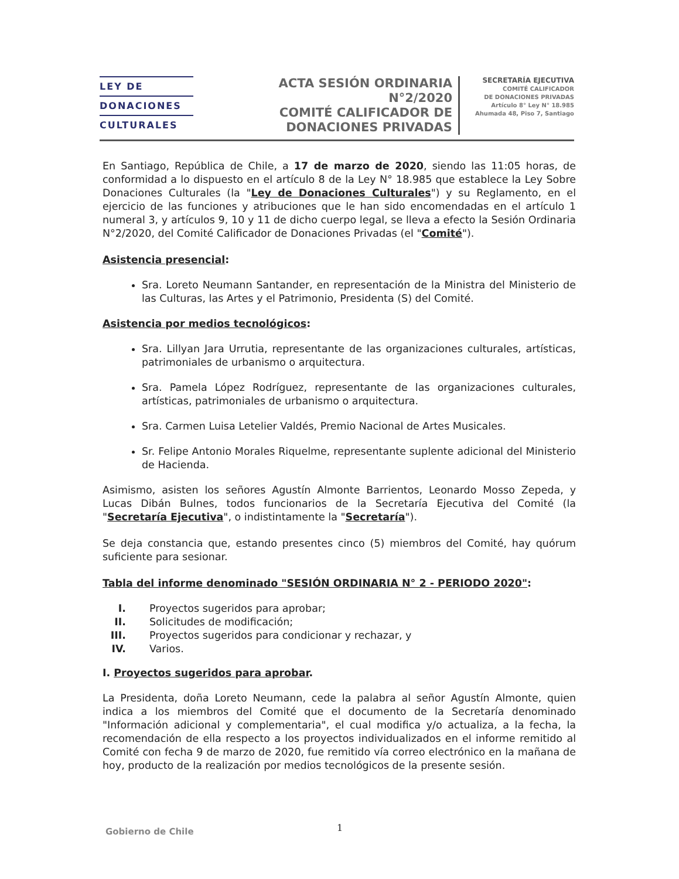LEY DE
DONACIONES
CULTURALES
ACTA SESIÓN ORDINARIA
N°2/2020
COMITÉ CALIFICADOR DE
DONACIONES PRIVADAS
SECRETARÍA EJECUTIVA
COMITÉ CALIFICADOR
DE DONACIONES PRIVADAS
Artículo 8° Ley N° 18.985
Ahumada 48, Piso 7, Santiago
En Santiago, República de Chile, a 17 de marzo de 2020, siendo las 11:05 horas, de conformidad a lo dispuesto en el artículo 8 de la Ley N° 18.985 que establece la Ley Sobre Donaciones Culturales (la "Ley de Donaciones Culturales") y su Reglamento, en el ejercicio de las funciones y atribuciones que le han sido encomendadas en el artículo 1 numeral 3, y artículos 9, 10 y 11 de dicho cuerpo legal, se lleva a efecto la Sesión Ordinaria N°2/2020, del Comité Calificador de Donaciones Privadas (el "Comité").
Asistencia presencial:
Sra. Loreto Neumann Santander, en representación de la Ministra del Ministerio de las Culturas, las Artes y el Patrimonio, Presidenta (S) del Comité.
Asistencia por medios tecnológicos:
Sra. Lillyan Jara Urrutia, representante de las organizaciones culturales, artísticas, patrimoniales de urbanismo o arquitectura.
Sra. Pamela López Rodríguez, representante de las organizaciones culturales, artísticas, patrimoniales de urbanismo o arquitectura.
Sra. Carmen Luisa Letelier Valdés, Premio Nacional de Artes Musicales.
Sr. Felipe Antonio Morales Riquelme, representante suplente adicional del Ministerio de Hacienda.
Asimismo, asisten los señores Agustín Almonte Barrientos, Leonardo Mosso Zepeda, y Lucas Dibán Bulnes, todos funcionarios de la Secretaría Ejecutiva del Comité (la "Secretaría Ejecutiva", o indistintamente la "Secretaría").
Se deja constancia que, estando presentes cinco (5) miembros del Comité, hay quórum suficiente para sesionar.
Tabla del informe denominado "SESIÓN ORDINARIA N° 2 - PERIODO 2020":
| I. | Proyectos sugeridos para aprobar; |
| II. | Solicitudes de modificación; |
| III. | Proyectos sugeridos para condicionar y rechazar, y |
| IV. | Varios. |
I. Proyectos sugeridos para aprobar.
La Presidenta, doña Loreto Neumann, cede la palabra al señor Agustín Almonte, quien indica a los miembros del Comité que el documento de la Secretaría denominado "Información adicional y complementaria", el cual modifica y/o actualiza, a la fecha, la recomendación de ella respecto a los proyectos individualizados en el informe remitido al Comité con fecha 9 de marzo de 2020, fue remitido vía correo electrónico en la mañana de hoy, producto de la realización por medios tecnológicos de la presente sesión.
Gobierno de Chile 1